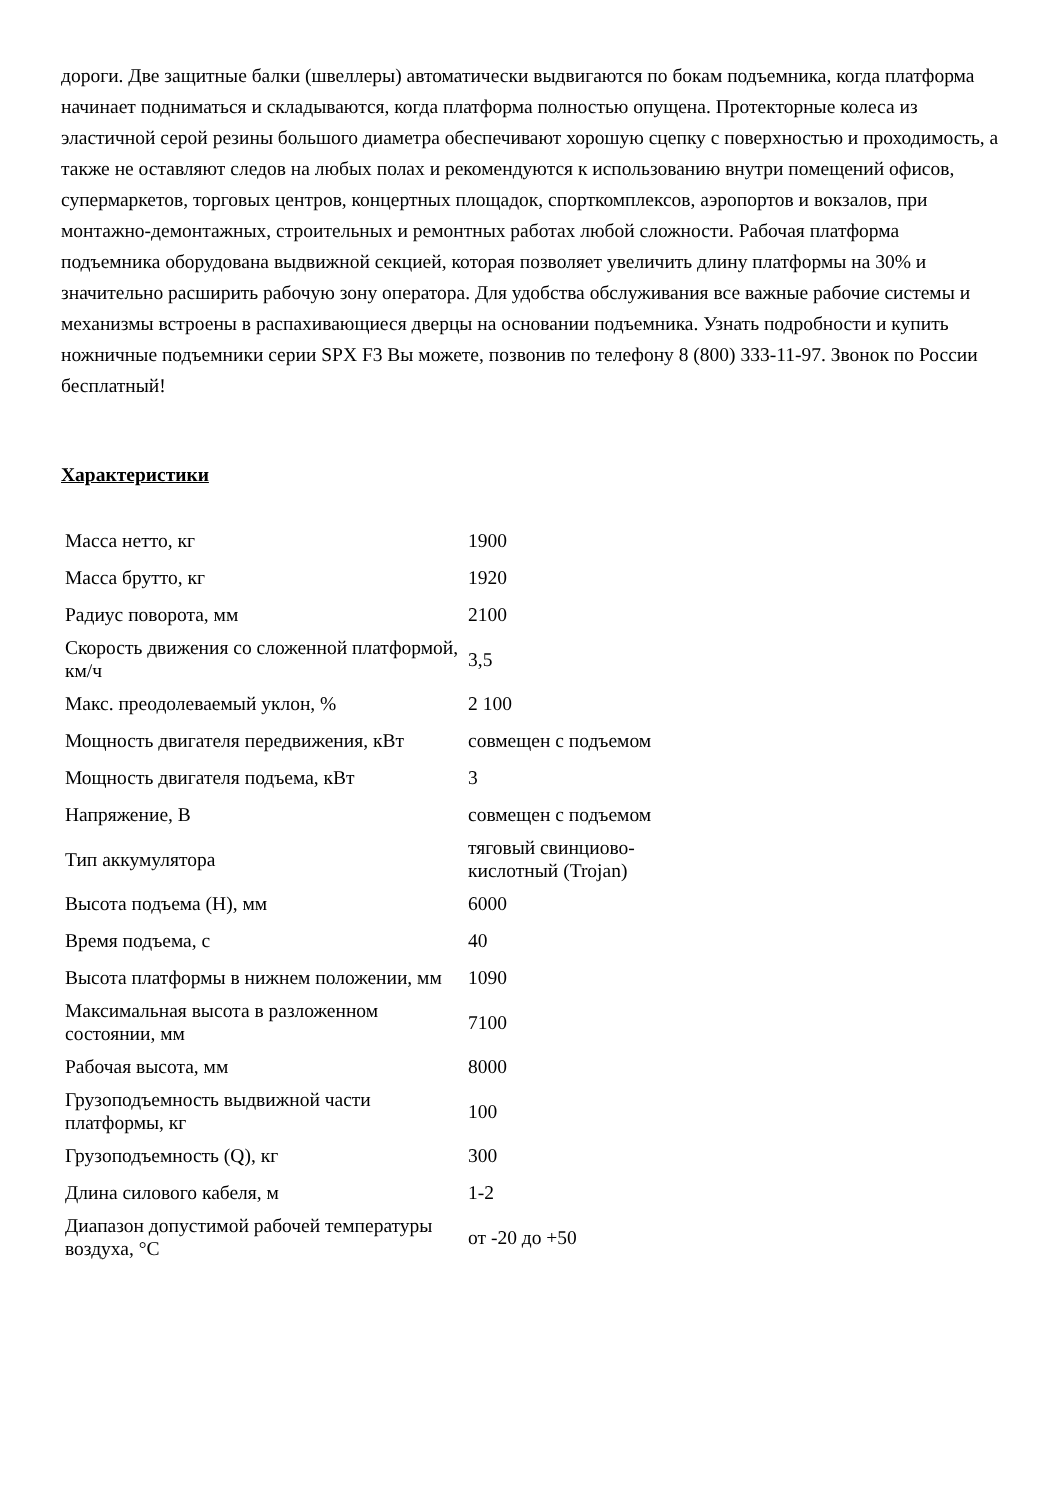дороги. Две защитные балки (швеллеры) автоматически выдвигаются по бокам подъемника, когда платформа начинает подниматься и складываются, когда платформа полностью опущена. Протекторные колеса из эластичной серой резины большого диаметра обеспечивают хорошую сцепку с поверхностью и проходимость, а также не оставляют следов на любых полах и рекомендуются к использованию внутри помещений офисов, супермаркетов, торговых центров, концертных площадок, спорткомплексов, аэропортов и вокзалов, при монтажно-демонтажных, строительных и ремонтных работах любой сложности. Рабочая платформа подъемника оборудована выдвижной секцией, которая позволяет увеличить длину платформы на 30% и значительно расширить рабочую зону оператора. Для удобства обслуживания все важные рабочие системы и механизмы встроены в распахивающиеся дверцы на основании подъемника. Узнать подробности и купить ножничные подъемники серии SPX F3 Вы можете, позвонив по телефону 8 (800) 333-11-97. Звонок по России бесплатный!
Характеристики
| Масса нетто, кг | 1900 |
| Масса брутто, кг | 1920 |
| Радиус поворота, мм | 2100 |
| Скорость движения со сложенной платформой, км/ч | 3,5 |
| Макс. преодолеваемый уклон, % | 2 100 |
| Мощность двигателя передвижения, кВт | совмещен с подъемом |
| Мощность двигателя подъема, кВт | 3 |
| Напряжение, В | совмещен с подъемом |
| Тип аккумулятора | тяговый свинциово- кислотный (Trojan) |
| Высота подъема (H), мм | 6000 |
| Время подъема, с | 40 |
| Высота платформы в нижнем положении, мм | 1090 |
| Максимальная высота в разложенном состоянии, мм | 7100 |
| Рабочая высота, мм | 8000 |
| Грузоподъемность выдвижной части платформы, кг | 100 |
| Грузоподъемность (Q), кг | 300 |
| Длина силового кабеля, м | 1-2 |
| Диапазон допустимой рабочей температуры воздуха, °С | от -20 до +50 |